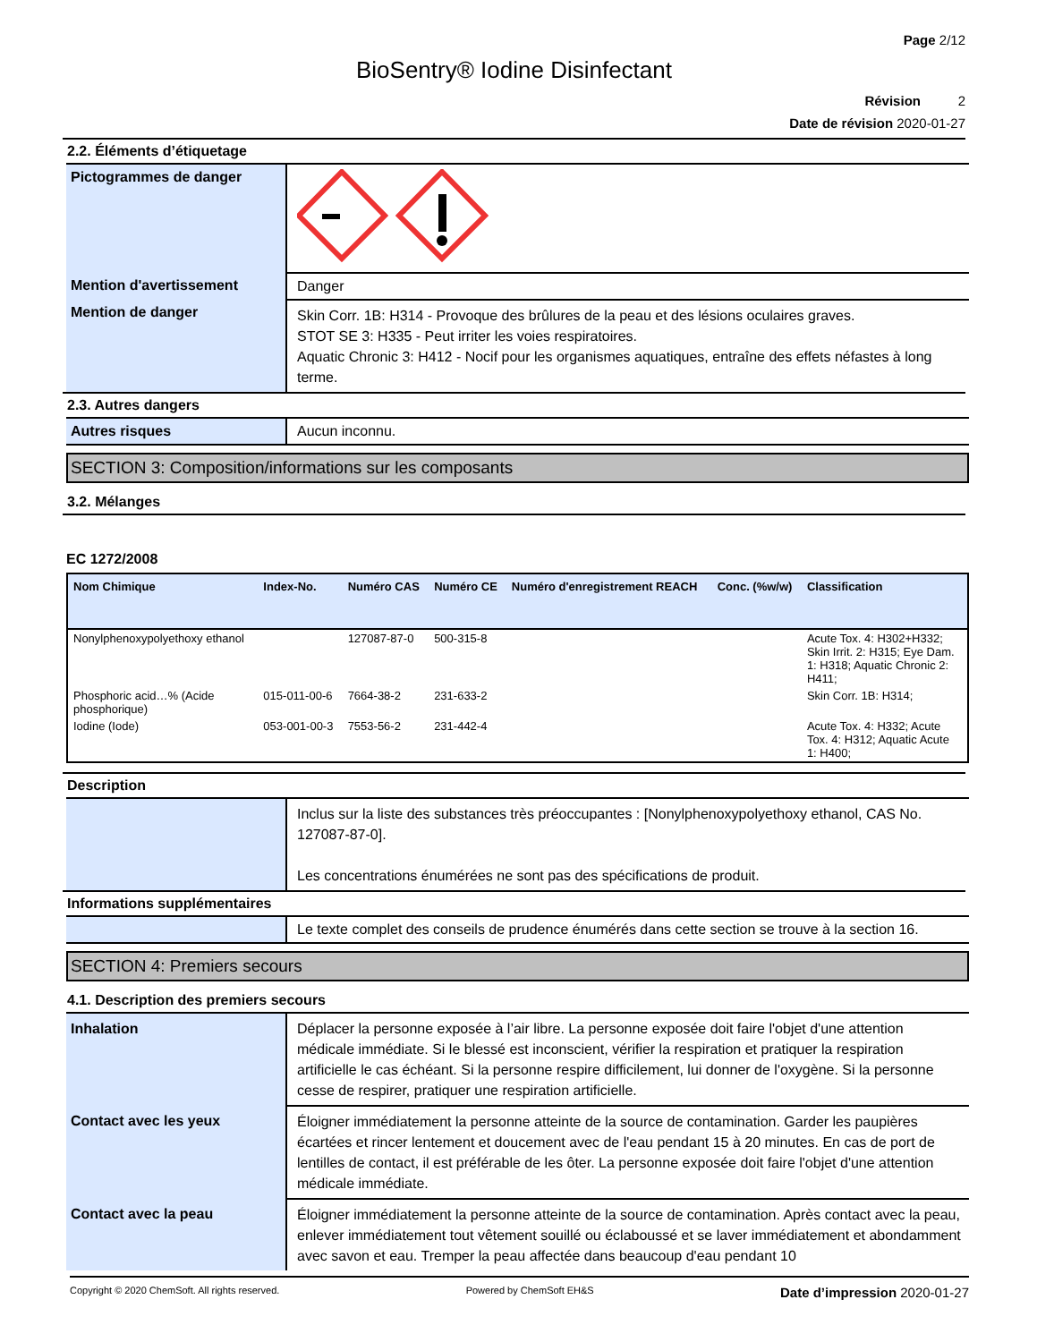Page 2/12
BioSentry® Iodine Disinfectant
Révision 2
Date de révision 2020-01-27
2.2. Éléments d’étiquetage
| Pictogrammes de danger | |
| Mention d'avertissement | Danger |
| Mention de danger | Skin Corr. 1B: H314 - Provoque des brûlures de la peau et des lésions oculaires graves. STOT SE 3: H335 - Peut irriter les voies respiratoires. Aquatic Chronic 3: H412 - Nocif pour les organismes aquatiques, entraîne des effets néfastes à long terme. |
2.3. Autres dangers
| Autres risques | Aucun inconnu. |
SECTION 3: Composition/informations sur les composants
3.2. Mélanges
EC 1272/2008
| Nom Chimique | Index-No. | Numéro CAS | Numéro CE | Numéro d'enregistrement REACH | Conc. (%w/w) | Classification |
| --- | --- | --- | --- | --- | --- | --- |
| Nonylphenoxypolyethoxy ethanol | | 127087-87-0 | 500-315-8 | | | Acute Tox. 4: H302+H332; Skin Irrit. 2: H315; Eye Dam. 1: H318; Aquatic Chronic 2: H411; |
| Phosphoric acid…% (Acide phosphorique) | 015-011-00-6 | 7664-38-2 | 231-633-2 | | | Skin Corr. 1B: H314; |
| Iodine (Iode) | 053-001-00-3 | 7553-56-2 | 231-442-4 | | | Acute Tox. 4: H332; Acute Tox. 4: H312; Aquatic Acute 1: H400; |
Description
| | Inclus sur la liste des substances très préoccupantes : [Nonylphenoxypolyethoxy ethanol, CAS No. 127087-87-0]. Les concentrations énumérées ne sont pas des spécifications de produit. |
Informations supplémentaires
| | Le texte complet des conseils de prudence énumérés dans cette section se trouve à la section 16. |
SECTION 4: Premiers secours
4.1. Description des premiers secours
| Inhalation | Déplacer la personne exposée à l’air libre. La personne exposée doit faire l'objet d'une attention médicale immédiate. Si le blessé est inconscient, vérifier la respiration et pratiquer la respiration artificielle le cas échéant. Si la personne respire difficilement, lui donner de l'oxygène. Si la personne cesse de respirer, pratiquer une respiration artificielle. |
| Contact avec les yeux | Éloigner immédiatement la personne atteinte de la source de contamination. Garder les paupières écartées et rincer lentement et doucement avec de l'eau pendant 15 à 20 minutes. En cas de port de lentilles de contact, il est préférable de les ôter. La personne exposée doit faire l'objet d'une attention médicale immédiate. |
| Contact avec la peau | Éloigner immédiatement la personne atteinte de la source de contamination. Après contact avec la peau, enlever immédiatement tout vêtement souillé ou éclaboussé et se laver immédiatement et abondamment avec savon et eau. Tremper la peau affectée dans beaucoup d'eau pendant 10 |
Copyright © 2020 ChemSoft. All rights reserved. Powered by ChemSoft EH&S Date d’impression 2020-01-27